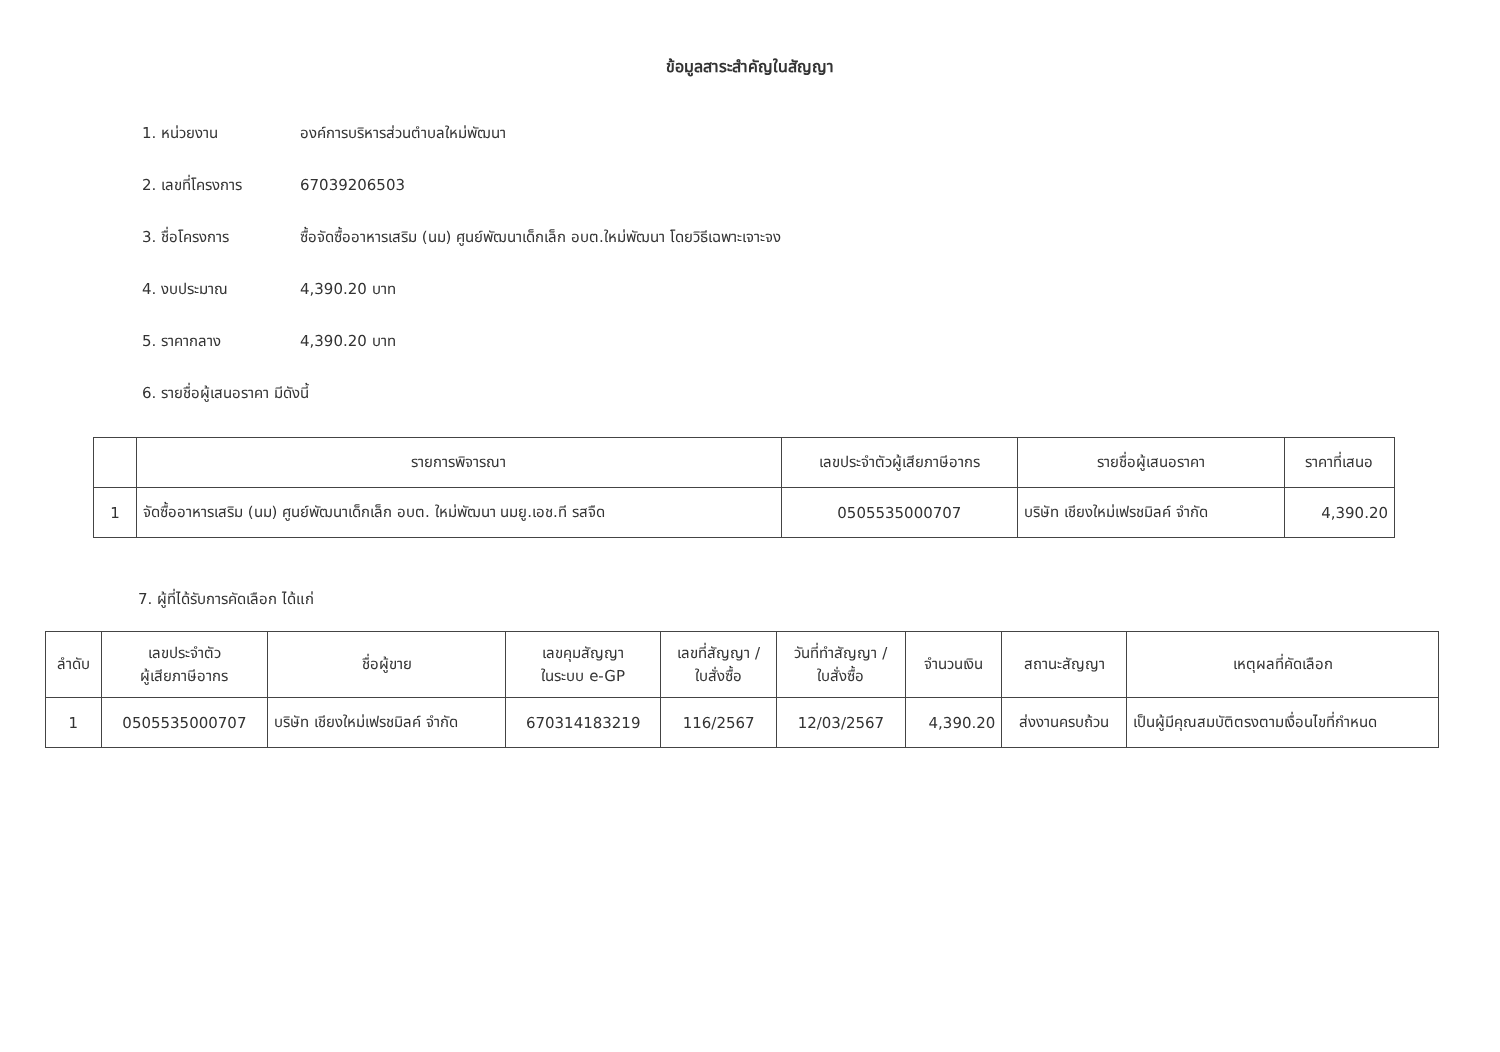ข้อมูลสาระสำคัญในสัญญา
1. หน่วยงาน องค์การบริหารส่วนตำบลใหม่พัฒนา
2. เลขที่โครงการ 67039206503
3. ชื่อโครงการ ซื้อจัดซื้ออาหารเสริม (นม) ศูนย์พัฒนาเด็กเล็ก อบต.ใหม่พัฒนา โดยวิธีเฉพาะเจาะจง
4. งบประมาณ 4,390.20 บาท
5. ราคากลาง 4,390.20 บาท
6. รายชื่อผู้เสนอราคา มีดังนี้
| | รายการพิจารณา | เลขประจำตัวผู้เสียภาษีอากร | รายชื่อผู้เสนอราคา | ราคาที่เสนอ |
| --- | --- | --- | --- | --- |
| 1 | จัดซื้ออาหารเสริม (นม) ศูนย์พัฒนาเด็กเล็ก อบต. ใหม่พัฒนา นมยู.เอช.ที รสจืด | 0505535000707 | บริษัท เชียงใหม่เฟรชมิลค์ จำกัด | 4,390.20 |
7. ผู้ที่ได้รับการคัดเลือก ได้แก่
| ลำดับ | เลขประจำตัว ผู้เสียภาษีอากร | ชื่อผู้ขาย | เลขคุมสัญญา ในระบบ e-GP | เลขที่สัญญา / ใบสั่งซื้อ | วันที่ทำสัญญา / ใบสั่งซื้อ | จำนวนเงิน | สถานะสัญญา | เหตุผลที่คัดเลือก |
| --- | --- | --- | --- | --- | --- | --- | --- | --- |
| 1 | 0505535000707 | บริษัท เชียงใหม่เฟรชมิลค์ จำกัด | 670314183219 | 116/2567 | 12/03/2567 | 4,390.20 | ส่งงานครบถ้วน | เป็นผู้มีคุณสมบัติตรงตามเงื่อนไขที่กำหนด |